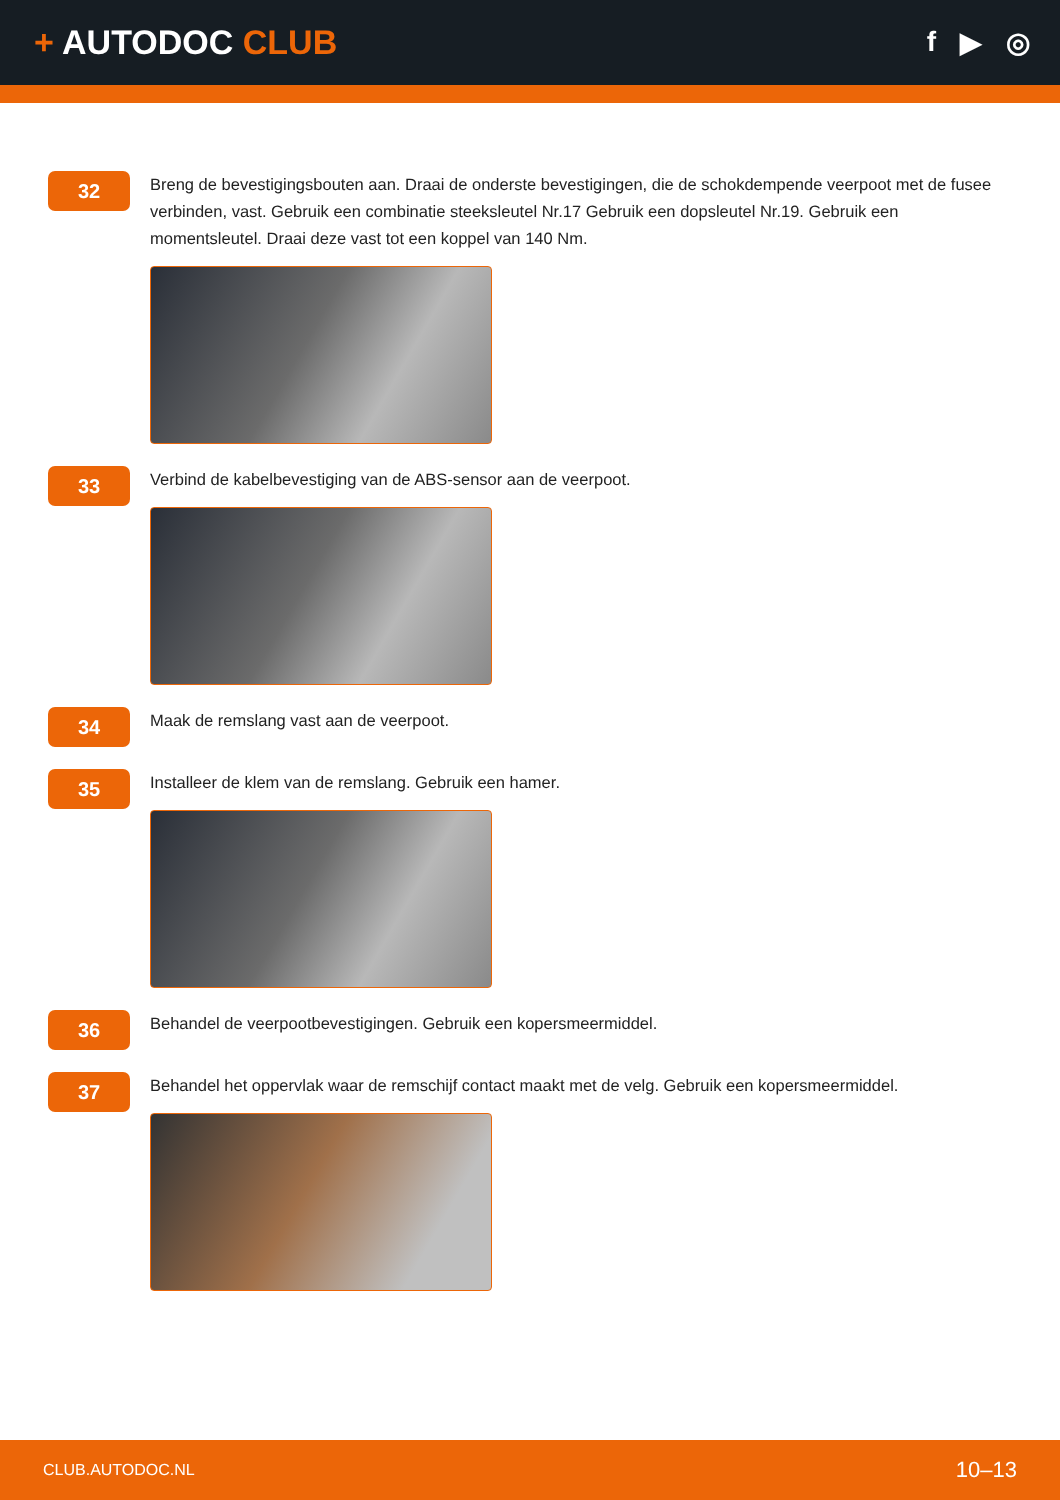+ AUTODOC CLUB
f ▶ ◎
32
Breng de bevestigingsbouten aan. Draai de onderste bevestigingen, die de schokdempende veerpoot met de fusee verbinden, vast. Gebruik een combinatie steeksleutel Nr.17 Gebruik een dopsleutel Nr.19. Gebruik een momentsleutel. Draai deze vast tot een koppel van 140 Nm.
33
Verbind de kabelbevestiging van de ABS-sensor aan de veerpoot.
34
Maak de remslang vast aan de veerpoot.
35
Installeer de klem van de remslang. Gebruik een hamer.
36
Behandel de veerpootbevestigingen. Gebruik een kopersmeermiddel.
37
Behandel het oppervlak waar de remschijf contact maakt met de velg. Gebruik een kopersmeermiddel.
CLUB.AUTODOC.NL 10–13